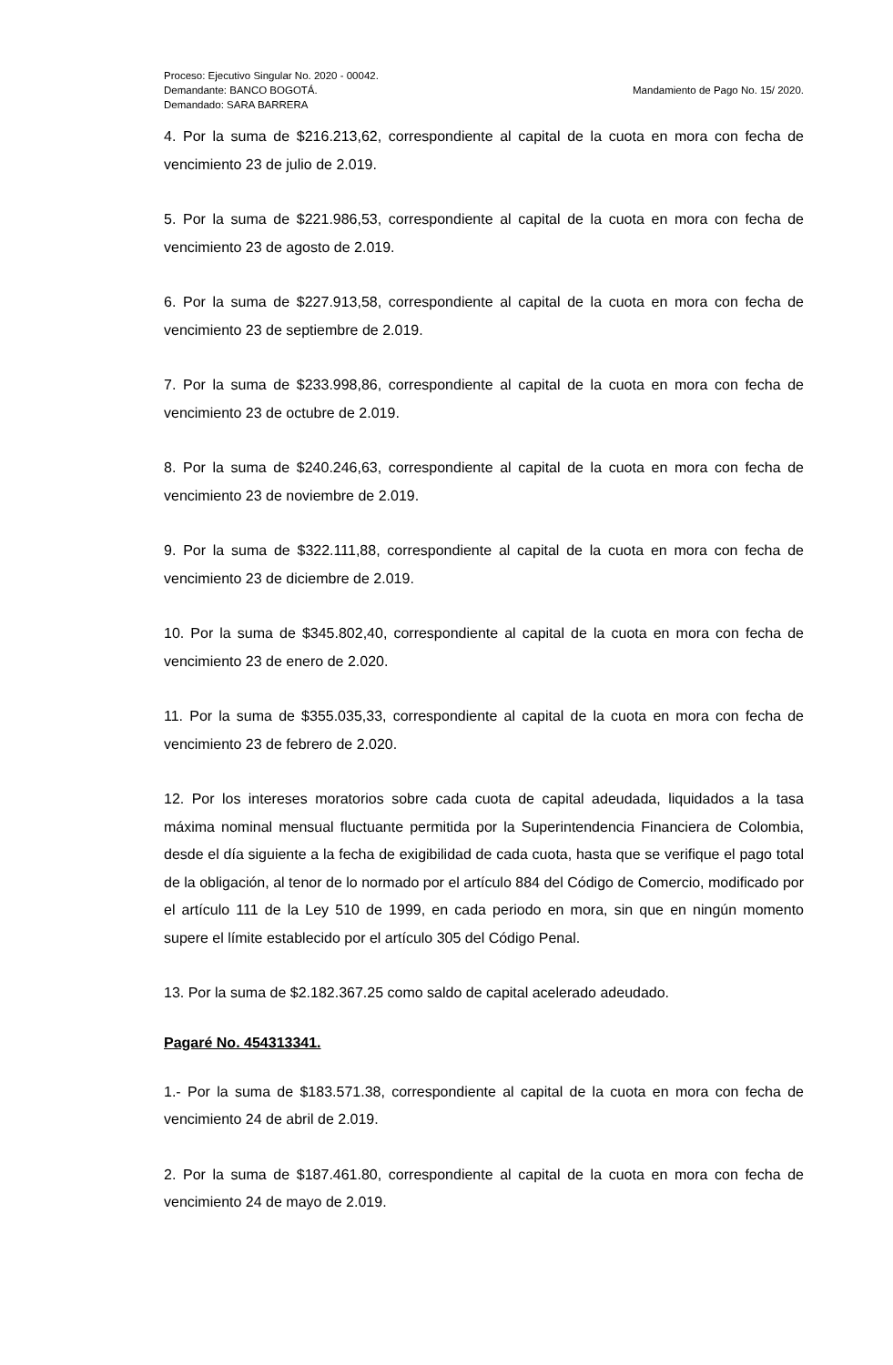Proceso: Ejecutivo Singular No. 2020 - 00042.
Demandante: BANCO BOGOTÁ.
Demandado: SARA BARRERA
Mandamiento de Pago No. 15/ 2020.
4. Por la suma de $216.213,62, correspondiente al capital de la cuota en mora con fecha de vencimiento 23 de julio de 2.019.
5. Por la suma de $221.986,53, correspondiente al capital de la cuota en mora con fecha de vencimiento 23 de agosto de 2.019.
6. Por la suma de $227.913,58, correspondiente al capital de la cuota en mora con fecha de vencimiento 23 de septiembre de 2.019.
7. Por la suma de $233.998,86, correspondiente al capital de la cuota en mora con fecha de vencimiento 23 de octubre de 2.019.
8. Por la suma de $240.246,63, correspondiente al capital de la cuota en mora con fecha de vencimiento 23 de noviembre de 2.019.
9. Por la suma de $322.111,88, correspondiente al capital de la cuota en mora con fecha de vencimiento 23 de diciembre de 2.019.
10. Por la suma de $345.802,40, correspondiente al capital de la cuota en mora con fecha de vencimiento 23 de enero de 2.020.
11. Por la suma de $355.035,33, correspondiente al capital de la cuota en mora con fecha de vencimiento 23 de febrero de 2.020.
12. Por los intereses moratorios sobre cada cuota de capital adeudada, liquidados a la tasa máxima nominal mensual fluctuante permitida por la Superintendencia Financiera de Colombia, desde el día siguiente a la fecha de exigibilidad de cada cuota, hasta que se verifique el pago total de la obligación, al tenor de lo normado por el artículo 884 del Código de Comercio, modificado por el artículo 111 de la Ley 510 de 1999, en cada periodo en mora, sin que en ningún momento supere el límite establecido por el artículo 305 del Código Penal.
13. Por la suma de $2.182.367.25 como saldo de capital acelerado adeudado.
Pagaré No. 454313341.
1.- Por la suma de $183.571.38, correspondiente al capital de la cuota en mora con fecha de vencimiento 24 de abril de 2.019.
2. Por la suma de $187.461.80, correspondiente al capital de la cuota en mora con fecha de vencimiento 24 de mayo de 2.019.